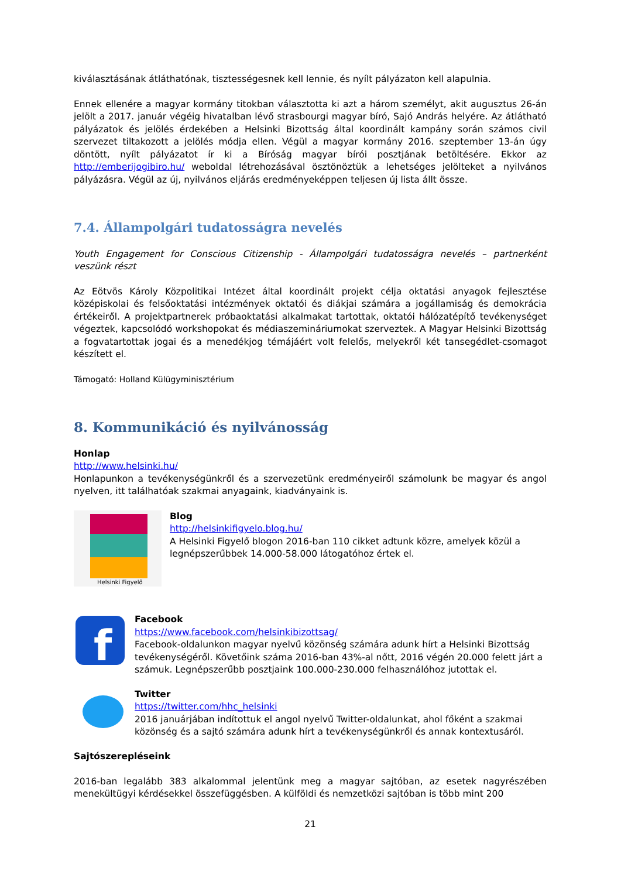kiválasztásának átláthatónak, tisztességesnek kell lennie, és nyílt pályázaton kell alapulnia.
Ennek ellenére a magyar kormány titokban választotta ki azt a három személyt, akit augusztus 26-án jelölt a 2017. január végéig hivatalban lévő strasbourgi magyar bíró, Sajó András helyére. Az átlátható pályázatok és jelölés érdekében a Helsinki Bizottság által koordinált kampány során számos civil szervezet tiltakozott a jelölés módja ellen. Végül a magyar kormány 2016. szeptember 13-án úgy döntött, nyílt pályázatot ír ki a Bíróság magyar bírói posztjának betöltésére. Ekkor az http://emberijogibiro.hu/ weboldal létrehozásával ösztönöztük a lehetséges jelölteket a nyilvános pályázásra. Végül az új, nyilvános eljárás eredményeképpen teljesen új lista állt össze.
7.4. Állampolgári tudatosságra nevelés
Youth Engagement for Conscious Citizenship - Állampolgári tudatosságra nevelés – partnerként veszünk részt
Az Eötvös Károly Közpolitikai Intézet által koordinált projekt célja oktatási anyagok fejlesztése középiskolai és felsőoktatási intézmények oktatói és diákjai számára a jogállamiság és demokrácia értékeiről. A projektpartnerek próbaoktatási alkalmakat tartottak, oktatói hálózatépítő tevékenységet végeztek, kapcsolódó workshopokat és médiaszemináriumokat szerveztek. A Magyar Helsinki Bizottság a fogvatartottak jogai és a menedékjog témájáért volt felelős, melyekről két tansegédlet-csomagot készített el.
Támogató: Holland Külügyminisztérium
8. Kommunikáció és nyilvánosság
Honlap
http://www.helsinki.hu/
Honlapunkon a tevékenységünkről és a szervezetünk eredményeiről számolunk be magyar és angol nyelven, itt találhatóak szakmai anyagaink, kiadványaink is.
Helsinki Figyelő
Blog
http://helsinkifigyelo.blog.hu/
A Helsinki Figyelő blogon 2016-ban 110 cikket adtunk közre, amelyek közül a legnépszerűbbek 14.000-58.000 látogatóhoz értek el.
f
Facebook
https://www.facebook.com/helsinkibizottsag/
Facebook-oldalunkon magyar nyelvű közönség számára adunk hírt a Helsinki Bizottság tevékenységéről. Követőink száma 2016-ban 43%-al nőtt, 2016 végén 20.000 felett járt a számuk. Legnépszerűbb posztjaink 100.000-230.000 felhasználóhoz jutottak el.
Twitter
https://twitter.com/hhc_helsinki
2016 januárjában indítottuk el angol nyelvű Twitter-oldalunkat, ahol főként a szakmai közönség és a sajtó számára adunk hírt a tevékenységünkről és annak kontextusáról.
Sajtószerepléseink
2016-ban legalább 383 alkalommal jelentünk meg a magyar sajtóban, az esetek nagyrészében menekültügyi kérdésekkel összefüggésben. A külföldi és nemzetközi sajtóban is több mint 200
21